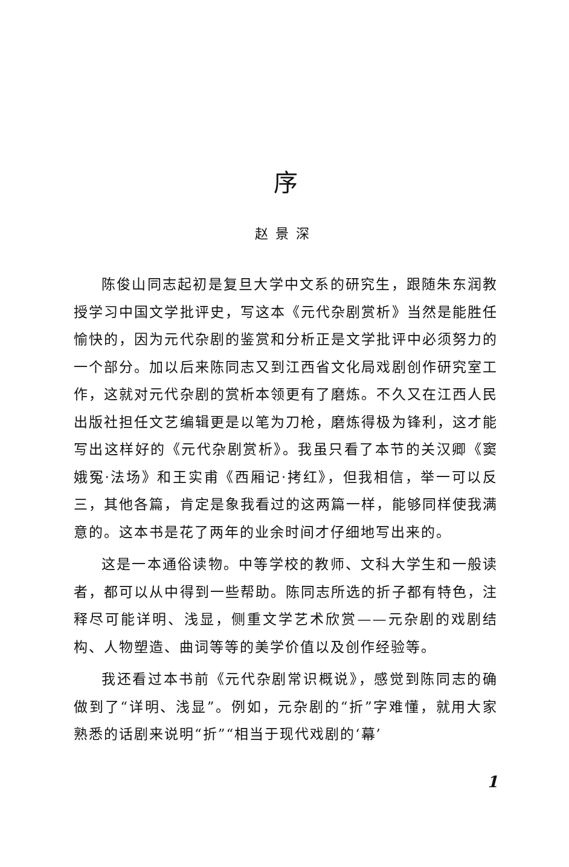序
赵景深
陈俊山同志起初是复旦大学中文系的研究生，跟随朱东润教授学习中国文学批评史，写这本《元代杂剧赏析》当然是能胜任愉快的，因为元代杂剧的鉴赏和分析正是文学批评中必须努力的一个部分。加以后来陈同志又到江西省文化局戏剧创作研究室工作，这就对元代杂剧的赏析本领更有了磨炼。不久又在江西人民出版社担任文艺编辑更是以笔为刀枪，磨炼得极为锋利，这才能写出这样好的《元代杂剧赏析》。我虽只看了本节的关汉卿《窦娥冤·法场》和王实甫《西厢记·拷红》，但我相信，举一可以反三，其他各篇，肯定是象我看过的这两篇一样，能够同样使我满意的。这本书是花了两年的业余时间才仔细地写出来的。
这是一本通俗读物。中等学校的教师、文科大学生和一般读者，都可以从中得到一些帮助。陈同志所选的折子都有特色，注释尽可能详明、浅显，侧重文学艺术欣赏——元杂剧的戏剧结构、人物塑造、曲词等等的美学价值以及创作经验等。
我还看过本书前《元代杂剧常识概说》，感觉到陈同志的确做到了“详明、浅显”。例如，元杂剧的“折”字难懂，就用大家熟悉的话剧来说明“折”“相当于现代戏剧的‘幕’
1